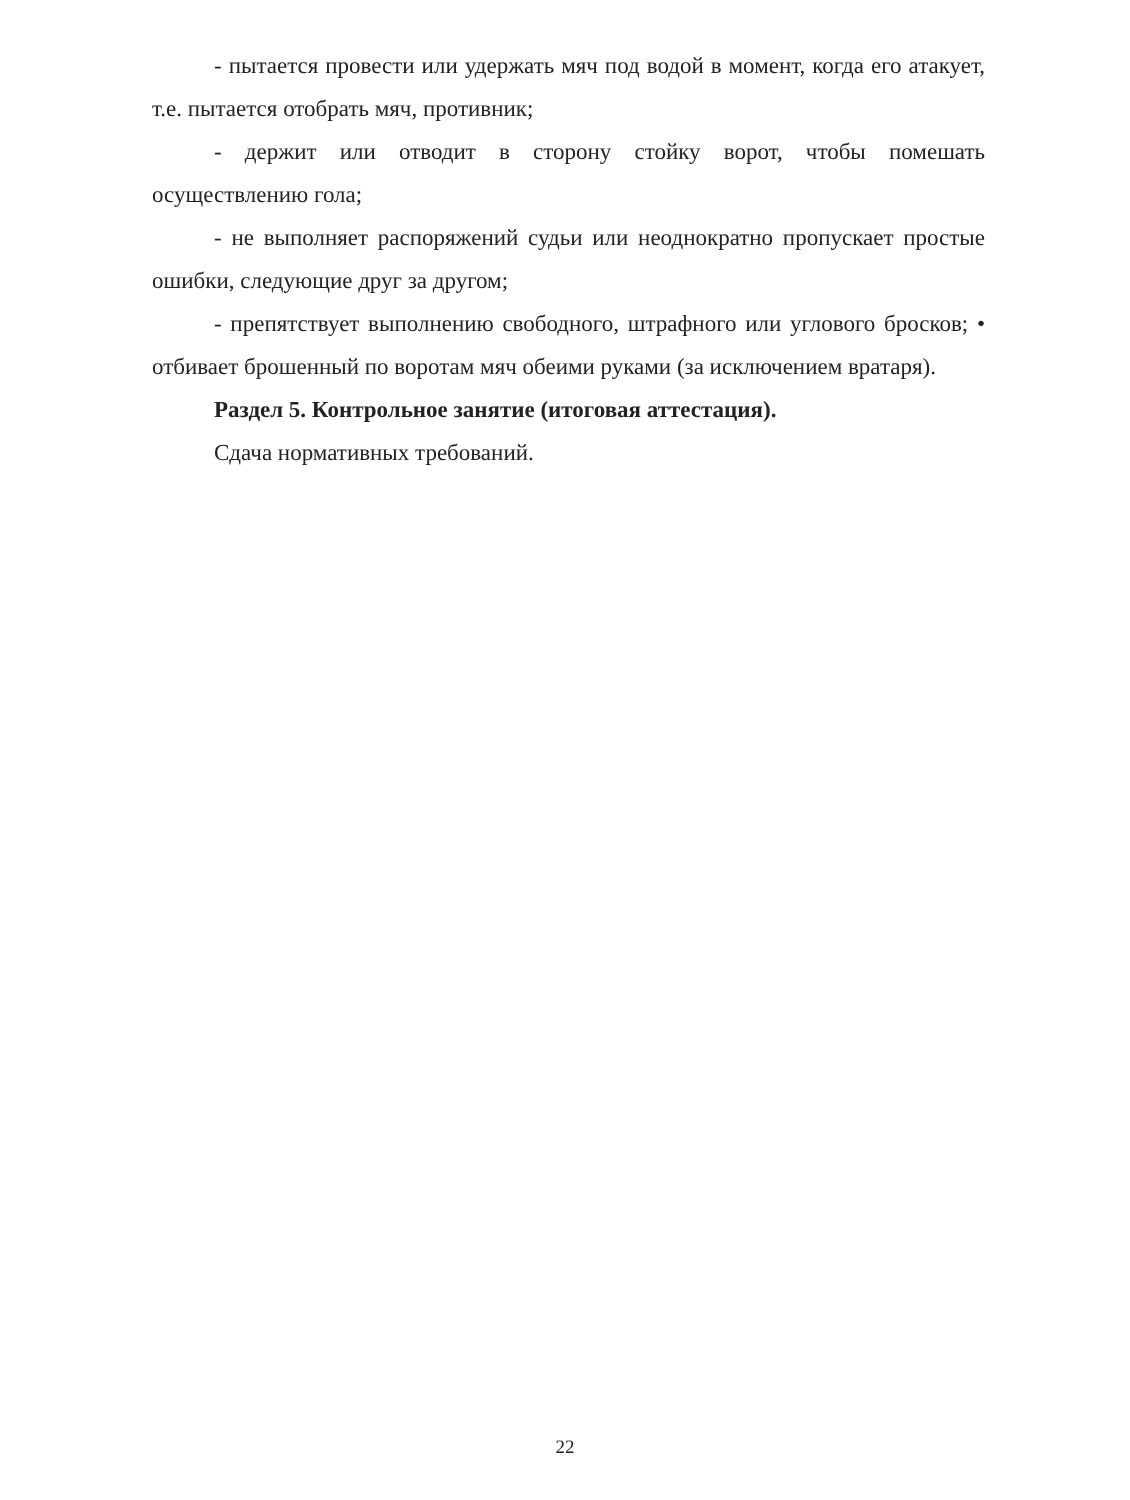- пытается провести или удержать мяч под водой в момент, когда его атакует, т.е. пытается отобрать мяч, противник;
- держит или отводит в сторону стойку ворот, чтобы помешать осуществлению гола;
- не выполняет распоряжений судьи или неоднократно пропускает простые ошибки, следующие друг за другом;
- препятствует выполнению свободного, штрафного или углового бросков; • отбивает брошенный по воротам мяч обеими руками (за исключением вратаря).
Раздел 5. Контрольное занятие (итоговая аттестация).
Сдача нормативных требований.
22